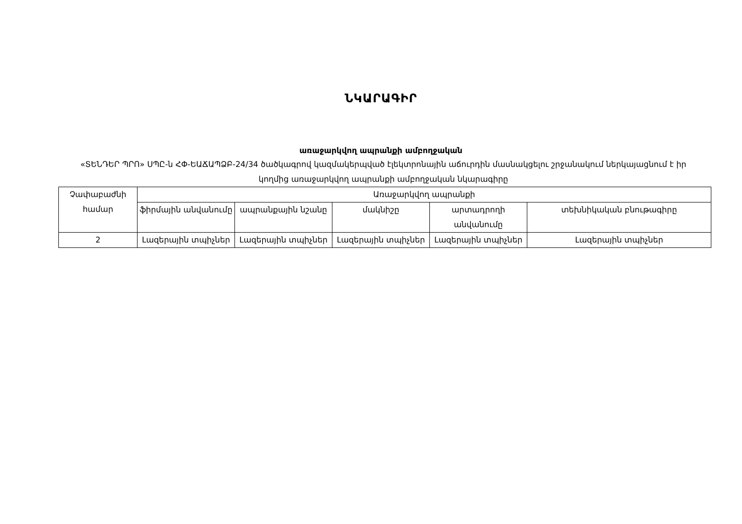ՆԿԱՐԱԳԻՐ
առաջարկվող ապրանքի ամբողջական
«ՏԵՆԴԵՐ ՊՐՈ» ՍՊԸ-ն ՀՓ-ԵԱՃԱՊՁԲ-24/34 ծածկագրով կազմակերպված էլեկտրոնային աճուրդին մասնակցելու շրջանակում ներկայացնում է իր կողմից առաջարկվող ապրանքի ամբողջական նկարագիրը
| Չափաբաժնի համար | Առաջարկվող ապրանքի | | | | |
| --- | --- | --- | --- | --- | --- |
| | ֆիրմային անվանումը | ապրանքային նշանը | մակնիշը | արտադրողի անվանումը | տեխնիկական բնութագիրը |
| 2 | Լազերային տպիչներ | Լազերային տպիչներ | Լազերային տպիչներ | Լազերային տպիչներ | Լազերային տպիչներ |